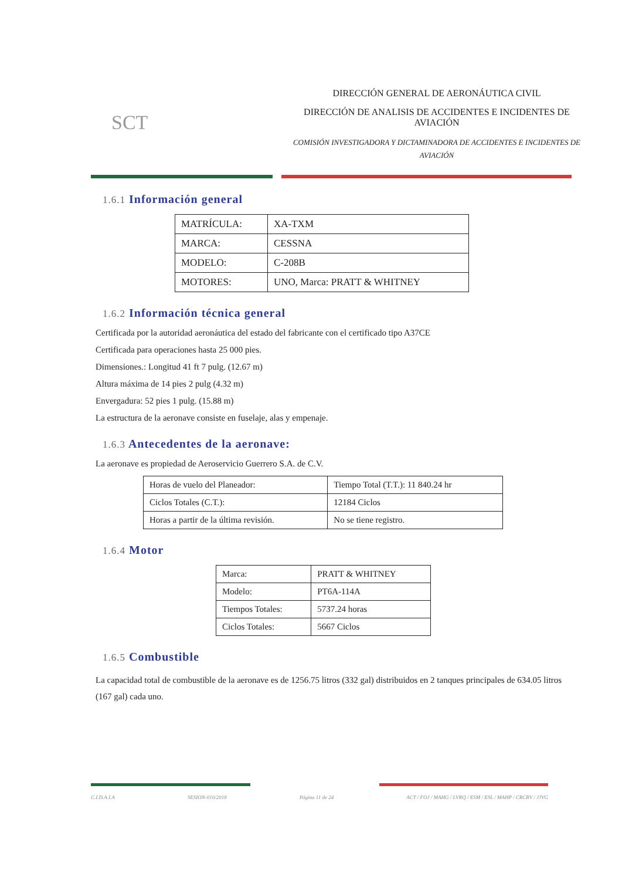SCT
DIRECCIÓN GENERAL DE AERONÁUTICA CIVIL
DIRECCIÓN DE ANALISIS DE ACCIDENTES E INCIDENTES DE AVIACIÓN
COMISIÓN INVESTIGADORA Y DICTAMINADORA DE ACCIDENTES E INCIDENTES DE AVIACIÓN
1.6.1 Información general
| MATRÍCULA: | XA-TXM |
| MARCA: | CESSNA |
| MODELO: | C-208B |
| MOTORES: | UNO, Marca: PRATT & WHITNEY |
1.6.2 Información técnica general
Certificada por la autoridad aeronáutica del estado del fabricante con el certificado tipo A37CE
Certificada para operaciones hasta 25 000 pies.
Dimensiones.: Longitud 41 ft 7 pulg. (12.67 m)
Altura máxima de 14 pies 2 pulg (4.32 m)
Envergadura: 52 pies 1 pulg. (15.88 m)
La estructura de la aeronave consiste en fuselaje, alas y empenaje.
1.6.3 Antecedentes de la aeronave:
La aeronave es propiedad de Aeroservicio Guerrero S.A. de C.V.
| Horas de vuelo del Planeador: | Tiempo Total (T.T.): 11 840.24 hr |
| Ciclos Totales (C.T.): | 12184 Ciclos |
| Horas a partir de la última revisión. | No se tiene registro. |
1.6.4 Motor
| Marca: | PRATT & WHITNEY |
| Modelo: | PT6A-114A |
| Tiempos Totales: | 5737.24 horas |
| Ciclos Totales: | 5667 Ciclos |
1.6.5 Combustible
La capacidad total de combustible de la aeronave es de 1256.75 litros (332 gal) distribuidos en 2 tanques principales de 634.05 litros (167 gal) cada uno.
C.I.D.A.I.A SESION-010/2018 Página 11 de 24 ACT / FOJ / MAHG / LVRQ / ESM / ESL / MAHP / CRCRV / JJVG